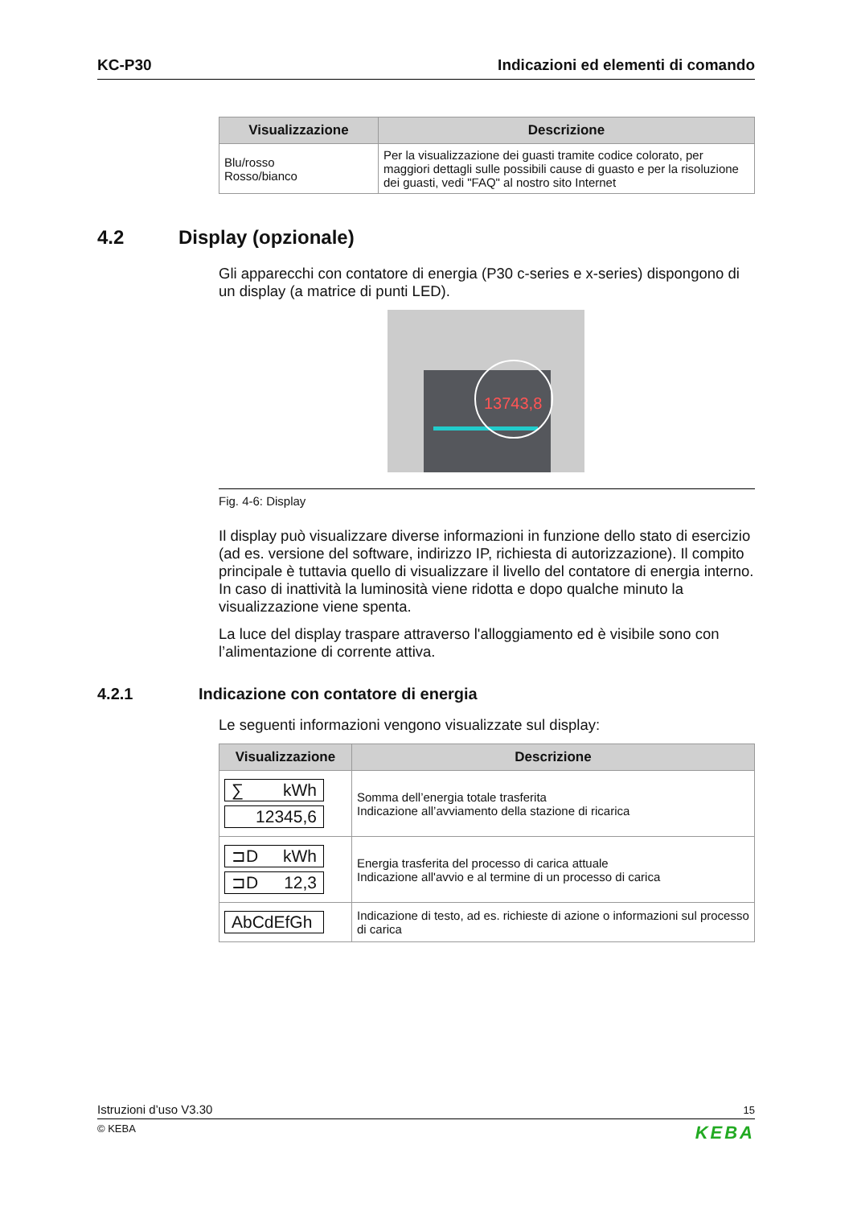KC-P30 Indicazioni ed elementi di comando
| Visualizzazione | Descrizione |
| --- | --- |
| Blu/rosso Rosso/bianco | Per la visualizzazione dei guasti tramite codice colorato, per maggiori dettagli sulle possibili cause di guasto e per la risoluzione dei guasti, vedi "FAQ" al nostro sito Internet |
4.2 Display (opzionale)
Gli apparecchi con contatore di energia (P30 c-series e x-series) dispongono di un display (a matrice di punti LED).
13743,8
Fig. 4-6: Display
Il display può visualizzare diverse informazioni in funzione dello stato di esercizio (ad es. versione del software, indirizzo IP, richiesta di autorizzazione). Il compito principale è tuttavia quello di visualizzare il livello del contatore di energia interno. In caso di inattività la luminosità viene ridotta e dopo qualche minuto la visualizzazione viene spenta.
La luce del display traspare attraverso l'alloggiamento ed è visibile sono con l’alimentazione di corrente attiva.
4.2.1 Indicazione con contatore di energia
Le seguenti informazioni vengono visualizzate sul display:
| Visualizzazione | Descrizione |
| --- | --- |
| ∑ kWh 12345,6 | Somma dell’energia totale trasferita Indicazione all’avviamento della stazione di ricarica |
| ⊐D kWh ⊐D 12,3 | Energia trasferita del processo di carica attuale Indicazione all'avvio e al termine di un processo di carica |
| AbCdEfGh | Indicazione di testo, ad es. richieste di azione o informazioni sul processo di carica |
Istruzioni d’uso V3.30 15
© KEBA KEBA